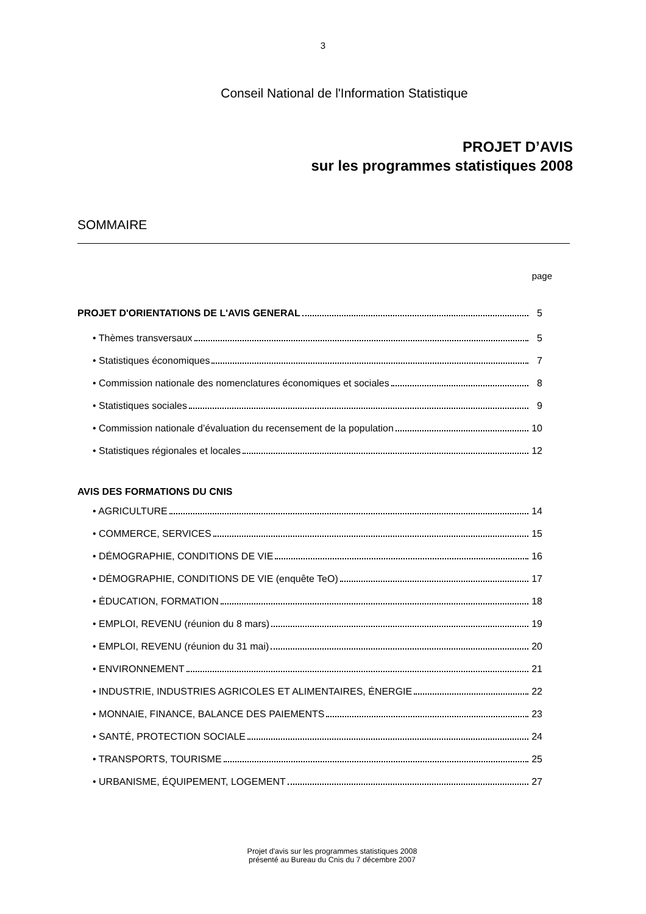3
Conseil National de l'Information Statistique
PROJET D’AVIS
sur les programmes statistiques 2008
SOMMAIRE
page
PROJET D'ORIENTATIONS DE L'AVIS GENERAL 5
• Thèmes transversaux 5
• Statistiques économiques 7
• Commission nationale des nomenclatures économiques et sociales 8
• Statistiques sociales 9
• Commission nationale d’évaluation du recensement de la population 10
• Statistiques régionales et locales 12
AVIS DES FORMATIONS DU CNIS
• AGRICULTURE 14
• COMMERCE, SERVICES 15
• DÉMOGRAPHIE, CONDITIONS DE VIE 16
• DÉMOGRAPHIE, CONDITIONS DE VIE (enquête TeO) 17
• ÉDUCATION, FORMATION 18
• EMPLOI, REVENU (réunion du 8 mars) 19
• EMPLOI, REVENU (réunion du 31 mai) 20
• ENVIRONNEMENT 21
• INDUSTRIE, INDUSTRIES AGRICOLES ET ALIMENTAIRES, ÉNERGIE 22
• MONNAIE, FINANCE, BALANCE DES PAIEMENTS 23
• SANTÉ, PROTECTION SOCIALE 24
• TRANSPORTS, TOURISME 25
• URBANISME, ÉQUIPEMENT, LOGEMENT 27
Projet d'avis sur les programmes statistiques 2008
présenté au Bureau du Cnis du 7 décembre 2007